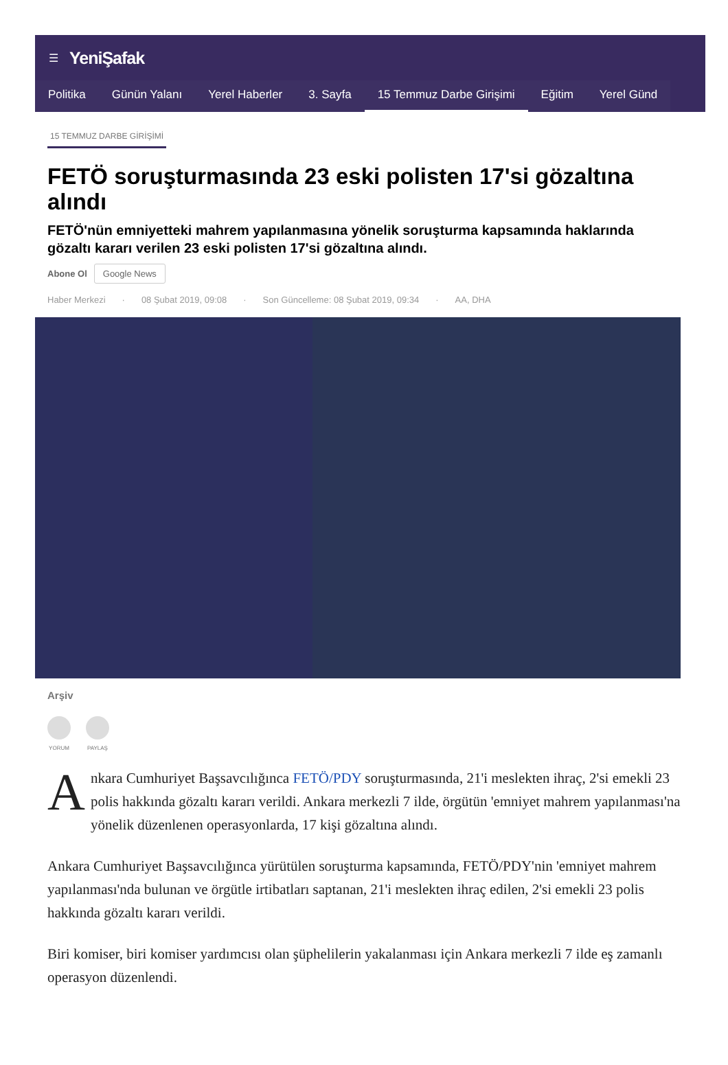☰ YeniŞafak
Politika Günün Yalanı Yerel Haberler 3. Sayfa 15 Temmuz Darbe Girişimi Eğitim Yerel Günd
15 TEMMUZ DARBE GİRİŞİMİ
FETÖ soruşturmasında 23 eski polisten 17'si gözaltına alındı
FETÖ'nün emniyetteki mahrem yapılanmasına yönelik soruşturma kapsamında haklarında gözaltı kararı verilen 23 eski polisten 17'si gözaltına alındı.
Abone Ol Google News
Haber Merkezi · 08 Şubat 2019, 09:08 · Son Güncelleme: 08 Şubat 2019, 09:34 · AA, DHA
Arşiv
YORUM PAYLAŞ
Ankara Cumhuriyet Başsavcılığınca FETÖ/PDY soruşturmasında, 21'i meslekten ihraç, 2'si emekli 23 polis hakkında gözaltı kararı verildi. Ankara merkezli 7 ilde, örgütün 'emniyet mahrem yapılanması'na yönelik düzenlenen operasyonlarda, 17 kişi gözaltına alındı.
Ankara Cumhuriyet Başsavcılığınca yürütülen soruşturma kapsamında, FETÖ/PDY'nin 'emniyet mahrem yapılanması'nda bulunan ve örgütle irtibatları saptanan, 21'i meslekten ihraç edilen, 2'si emekli 23 polis hakkında gözaltı kararı verildi.
Biri komiser, biri komiser yardımcısı olan şüphelilerin yakalanması için Ankara merkezli 7 ilde eş zamanlı operasyon düzenlendi.